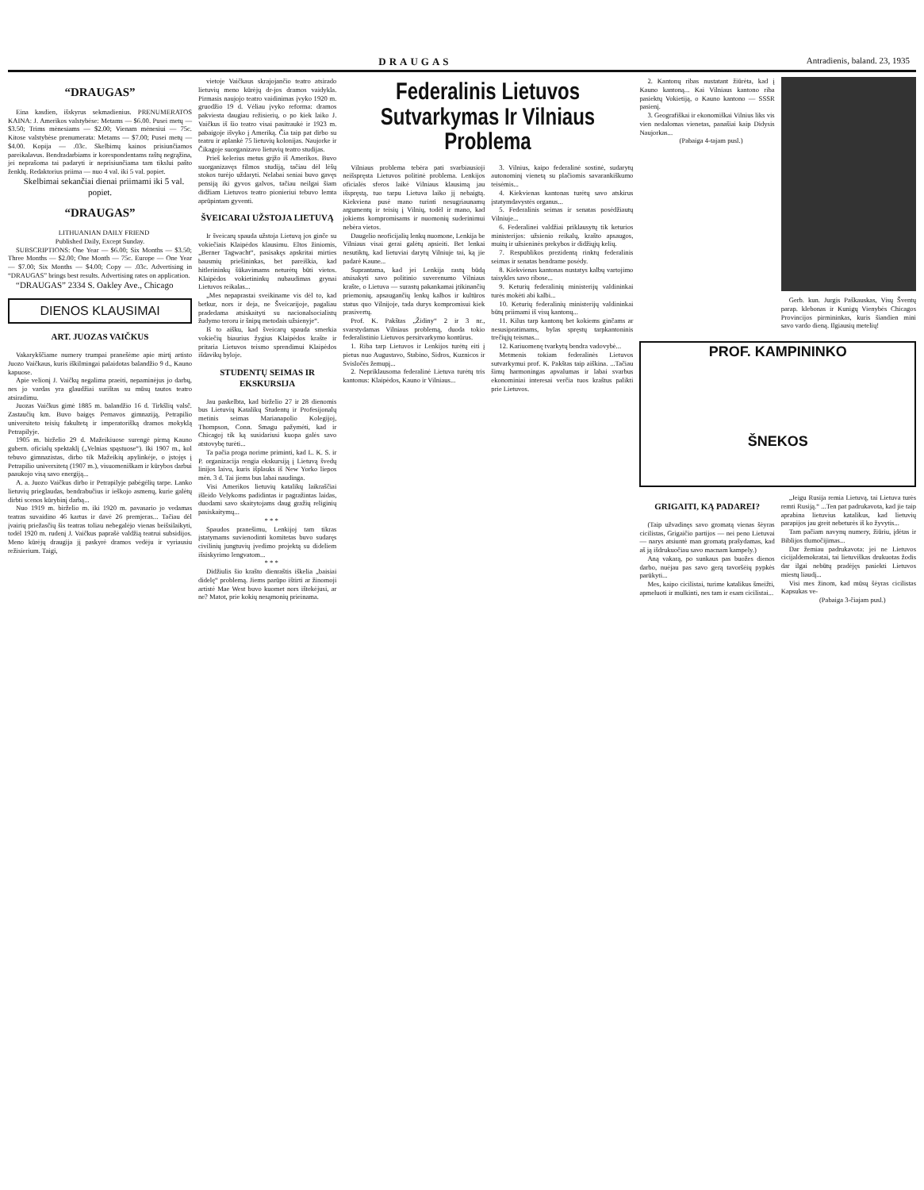DRAUGAS Antradienis, baland. 23, 1935
“DRAUGAS”
Eina kasdien, išskyrus sekmadienius. PRENUMERATOS KAINA: J. Amerikos valstybėse: Metams — $6.00. Pusei metų — $3.50; Trims mėnesiams — $2.00; Vienam mėnesiui — 75c. Kitose valstybėse prenumerata: Metams — $7.00; Pusei metų — $4.00. Kopija — .03c. Skelbimų kainos prisiunčiamos pareikalavus. Bendradarbiams ir korespondentams raštų negrąžina, jei neprašoma tai padaryti ir neprisiunčiama tam tikslui pašto ženklų. Redaktorius priima — nuo 4 val. iki 5 val. popiet.
Skelbimai sekančiai dienai priimami iki 5 val. popiet.
“DRAUGAS”
LITHUANIAN DAILY FRIEND
Published Daily, Except Sunday.
SUBSCRIPTIONS: One Year — $6.00; Six Months — $3.50; Three Months — $2.00; One Month — 75c. Europe — One Year — $7.00; Six Months — $4.00; Copy — .03c. Advertising in “DRAUGAS” brings best results. Advertising rates on application.
“DRAUGAS” 2334 S. Oakley Ave., Chicago
DIENOS KLAUSIMAI
ART. JUOZAS VAIČKUS
Vakarykščiame numery trumpai pranešėme apie mirtį artisto Juozo Vaičkaus, kuris iškilmingai palaidotas balandžio 9 d., Kauno kapuose.
Apie velionį J. Vaičkų negalima praeiti, nepaminėjus jo darbų, nes jo vardas yra glaudžiai surištas su mūsų tautos teatro atsiradimu.
Juozas Vaičkus gimė 1885 m. balandžio 16 d. Tirkšlių valsč. Zastaučių km. Buvo baigęs Pernavos gimnaziją, Petrapilio universiteto teisių fakultetą ir imperatorišką dramos mokyklą Petrapilyje.
1905 m. birželio 29 d. Mažeikiuose surengė pirmą Kauno gubern. oficialų spektaklį („Velnias spąstuose“). Iki 1907 m., kol tebuvo gimnazistas, dirbo tik Mažeikių apylinkėje, o įstojęs į Petrapilio universitetą (1907 m.), visuomeniškam ir kūrybos darbui paaukojo visą savo energiją...
A. a. Juozo Vaičkus dirbo ir Petrapilyje pabėgėlių tarpe. Lanko lietuvių prieglaudas, bendrabučius ir ieškojo asmenų, kurie galėtų dirbti scenos kūrybinį darbą...
Nuo 1919 m. birželio m. iki 1920 m. pavasario jo vedamas teatras suvaidino 46 kartus ir davė 26 premjeras... Tačiau dėl įvairių priežasčių šis teatras toliau nebegalėjo vienas beišsilaikyti, todėl 1920 m. rudenį J. Vaičkus paprašė valdžią teatrui subsidijos. Meno kūrėjų draugija jį paskyrė dramos vedėju ir vyriausiu režisierium. Taigi,
vietoje Vaičkaus skrajojančio teatro atsirado lietuvių meno kūrėjų dr-jos dramos vaidykla. Pirmasis naujojo teatro vaidinimas įvyko 1920 m. gruodžio 19 d. Vėliau įvyko reforma: dramos pakviesta daugiau režisierių, o po kiek laiko J. Vaičkus iš šio teatro visai pasitraukė ir 1923 m. pabaigoje išvyko į Ameriką. Čia taip pat dirbo su teatru ir aplankė 75 lietuvių kolonijas. Naujorke ir Čikagoje suorganizavo lietuvių teatro studijas.
Prieš kelerius metus grįžo iš Amerikos. Buvo suorganizavęs filmos studiją, tačiau dėl lėšų stokos turėjo uždaryti. Nelabai seniai buvo gavęs pensiją iki gyvos galvos, tačiau neilgai šiam didžiam Lietuvos teatro pionieriui tebuvo lemta aprūpintam gyventi.
ŠVEICARAI UŽSTOJA LIETUVĄ
Ir šveicarų spauda užstoja Lietuvą jos ginče su vokiečiais Klaipėdos klausimu. Eltos žiniomis, „Berner Tagwacht“, pasisakęs apskritai mirties bausmių priešininkas, bet pareiškia, kad hitlerininkų šūkavimams neturėtų būti vietos. Klaipėdos vokietininkų nubaudimas grynai Lietuvos reikalas...
„Mes nepaprastai sveikiname vis dėl to, kad betkur, nors ir deja, ne Šveicarijoje, pagaliau pradedama atsiskaityti su nacionalsocialistų žudymo teroru ir šnipų metodais užsienyje“.
Iš to aišku, kad šveicarų spauda smerkia vokiečių biaurius žygius Klaipėdos krašte ir pritaria Lietuvos teismo sprendimui Klaipėdos išdavikų byloje.
STUDENTŲ SEIMAS IR EKSKURSIJA
Jau paskelbta, kad birželio 27 ir 28 dienomis bus Lietuvių Katalikų Studentų ir Profesijonalų metinis seimas Marianapolio Kolegijoj, Thompson, Conn. Smagu pažymėti, kad ir Chicagoj tik ką susidariusi kuopa galės savo atstovybę turėti...
Ta pačia proga norime priminti, kad L. K. S. ir P. organizacija rengia ekskursiją į Lietuvą švedų linijos laivu, kuris išplauks iš New Yorko liepos mėn. 3 d. Tai jiems bus labai naudinga.
Visi Amerikos lietuvių katalikų laikraščiai išleido Velykoms padidintas ir pagražintas laidas, duodami savo skaitytojams daug gražių religinių pasiskaitymų...
* * *
Spaudos pranešimu, Lenkijoj tam tikras įstatymams suvienodinti komitetas buvo sudaręs civilinių jungtuvių įvedimo projektą su dideliem išsiskyrimo lengvatom...
* * *
Didžiulis šio krašto dienraštis iškelia „baisiai didelę“ problemą. Jiems parūpo ištirti ar žinomoji artistė Mae West buvo kuomet nors ištekėjusi, ar ne? Matot, prie kokių nesąmonių prieinama.
Federalinis Lietuvos Sutvarkymas Ir Vilniaus Problema
Vilniaus problema tebėra pati svarbiausioji neišspręsta Lietuvos politinė problema. Lenkijos oficialės sferos laikė Vilniaus klausimą jau išspręstą, tuo tarpu Lietuva laiko jį nebaigtą. Kiekviena pusė mano turinti nesugriaunamų argumentų ir teisių į Vilnių, todėl ir mano, kad jokiems kompromisams ir nuomonių suderinimui nebėra vietos.
Daugelio neoficijalių lenkų nuomone, Lenkija be Vilniaus visai gerai galėtų apsieiti. Bet lenkai nesutiktų, kad lietuviai darytų Vilniuje tai, ką jie padarė Kaune...
Suprantama, kad jei Lenkija rastų būdą atsisakyti savo politinio suverenumo Vilniaus krašte, o Lietuva — surastų pakankamai įtikinančių priemonių, apsaugančių lenkų kalbos ir kultūros status quo Vilnijoje, tada durys kompromisui kiek prasivertų.
Prof. K. Pakštas „Židiny“ 2 ir 3 nr., svarstydamas Vilniaus problemą, duoda tokio federalistinio Lietuvos persitvarkymo kontūrus.
1. Riba tarp Lietuvos ir Lenkijos turėtų eiti į pietus nuo Augustavo, Stabino, Sidros, Kuznicos ir Svisločės žemupį...
2. Nepriklausoma federalinė Lietuva turėtų tris kantonus: Klaipėdos, Kauno ir Vilniaus...
3. Vilnius, kaipo federalinė sostinė, sudarytų autonominį vienetą su plačiomis savarankiškumo teisėmis...
4. Kiekvienas kantonas turėtų savo atskirus įstatymdavystės organus...
5. Federalinis seimas ir senatas posėdžiautų Vilniuje...
6. Federalinei valdžiai priklausytų tik keturios ministerijos: užsienio reikalų, krašto apsaugos, muitų ir užsieninės prekybos ir didžiųjų kelių.
7. Respublikos prezidentą rinktų federalinis seimas ir senatas bendrame posėdy.
8. Kiekvienas kantonas nustatys kalbų vartojimo taisykles savo ribose...
9. Keturių federalinių ministerijų valdininkai turės mokėti abi kalbi...
10. Keturių federalinių ministerijų valdininkai būtų priimami iš visų kantonų...
11. Kilus tarp kantonų bet kokiems ginčams ar nesusipratimams, bylas spręstų tarpkantoninis trečiųjų teismas...
12. Kariuomenę tvarkytų bendra vadovybė...
Metmenis tokiam federalinės Lietuvos sutvarkymui prof. K. Pakštas taip aiškina. ...Tačiau šimų harmoningas apvalumas ir labai svarbus ekonominiai interesai verčia tuos kraštus palikti prie Lietuvos.
2. Kantonų ribas nustatant žiūrėta, kad į Kauno kantoną... Kai Vilniaus kantono riba pasiektų Vokietiją, o Kauno kantono — SSSR pasienį.
3. Geografiškai ir ekonomiškai Vilnius liks vis vien nedalomas vienetas, panašiai kaip Didysis Naujorkas...
(Pabaiga 4-tajam pusl.)
Gerb. kun. Jurgis Paškauskas, Visų Šventų parap. klebonas ir Kunigų Vienybės Chicagos Provincijos pirmininkas, kuris šiandien mini savo vardo dieną. Ilgiausių metelių!
PROF. KAMPININKO
ŠNEKOS
GRIGAITI, KĄ PADAREI?
(Taip užvadinęs savo gromatą vienas šėyras cicilistas, Grigaičio partijos — nei peno Lietuvai — narys atsiuntė man gromatą prašydamas, kad aš ją išdrukuočiau savo macnam kampely.)
Aną vakarą, po sunkaus pas buožes dienos darbo, nuėjau pas savo gerą tavoršėių pypkės parūkyti...
Mes, kaipo cicilistai, turime katalikus šmeižti, apmeluoti ir mulkinti, nes tam ir esam cicilistai...
„Jeigu Rusija remia Lietuvą, tai Lietuva turės remti Rusiją.“ ...Ten pat padrukavota, kad jie taip aprabina lietuvius katalikus, kad lietuvių parapijos jau greit nebeturės iš ko žyvytis...
Tam pačiam navynų numery, žiūriu, įdėtas ir Biblijos tlumočijimas...
Dar žemiau padrukavota: jei ne Lietuvos cicijaldemokratai, tai lietuviškas drukuotas žodis dar ilgai nebūtų pradėjęs pasiekti Lietuvos miestų liaudį...
Visi mes žinom, kad mūsų šėyras cicilistas Kapsukas ve-
(Pabaiga 3-čiajam pusl.)